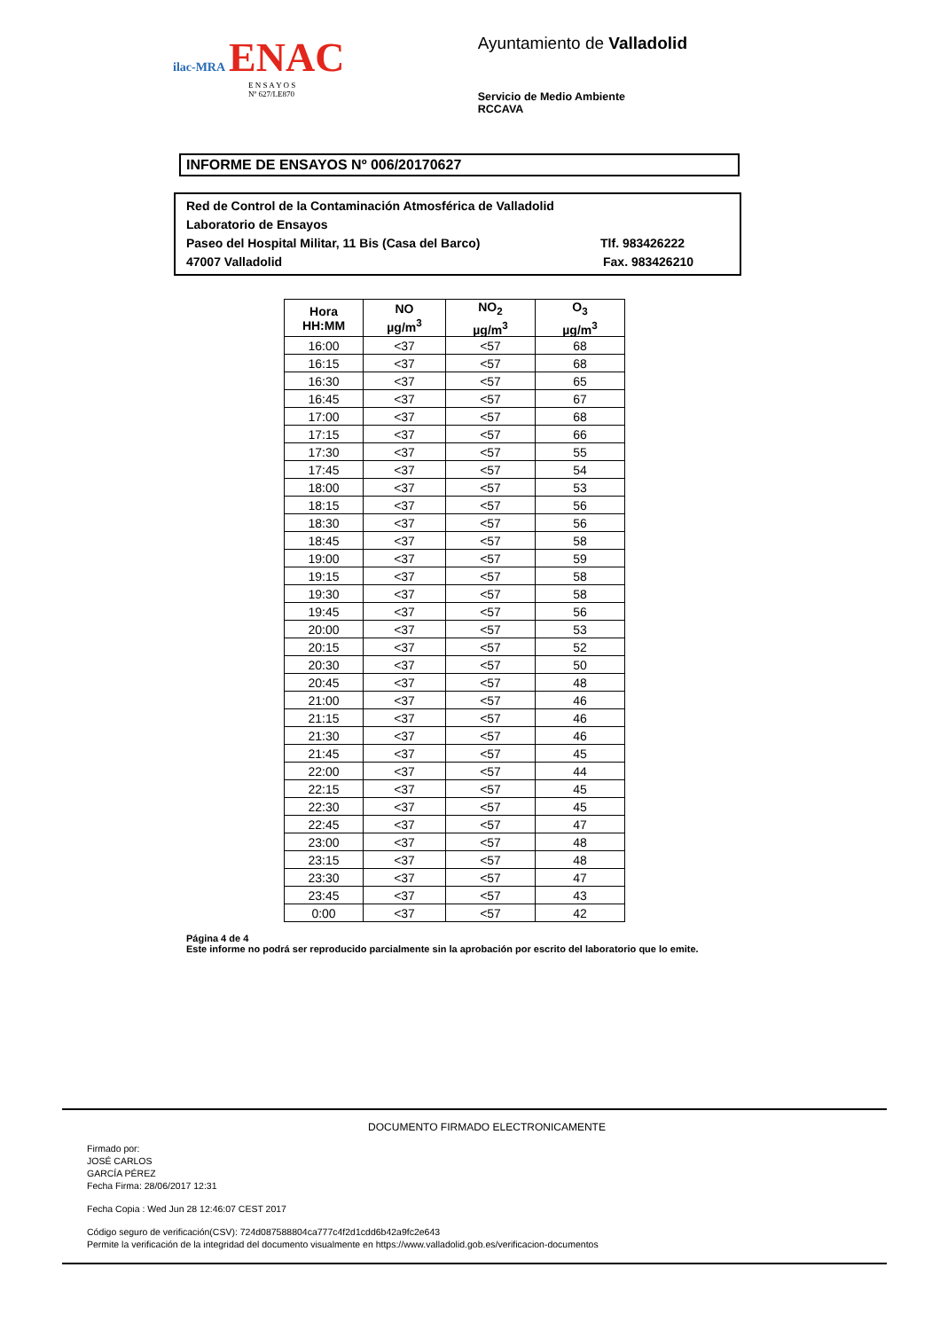ilac-MRA ENAC
E N S A Y O S
Nº 627/LE870
Ayuntamiento de Valladolid
Servicio de Medio Ambiente
RCCAVA
INFORME DE ENSAYOS Nº 006/20170627
Red de Control de la Contaminación Atmosférica de Valladolid
Laboratorio de Ensayos
Paseo del Hospital Militar, 11 Bis (Casa del Barco) Tlf. 983426222
47007 Valladolid Fax. 983426210
| Hora HH:MM | NO µg/m<sup>3</sup> | NO<sub>2</sub> µg/m<sup>3</sup> | O<sub>3</sub> µg/m<sup>3</sup> |
| --- | --- | --- | --- |
| 16:00 | <37 | <57 | 68 |
| 16:15 | <37 | <57 | 68 |
| 16:30 | <37 | <57 | 65 |
| 16:45 | <37 | <57 | 67 |
| 17:00 | <37 | <57 | 68 |
| 17:15 | <37 | <57 | 66 |
| 17:30 | <37 | <57 | 55 |
| 17:45 | <37 | <57 | 54 |
| 18:00 | <37 | <57 | 53 |
| 18:15 | <37 | <57 | 56 |
| 18:30 | <37 | <57 | 56 |
| 18:45 | <37 | <57 | 58 |
| 19:00 | <37 | <57 | 59 |
| 19:15 | <37 | <57 | 58 |
| 19:30 | <37 | <57 | 58 |
| 19:45 | <37 | <57 | 56 |
| 20:00 | <37 | <57 | 53 |
| 20:15 | <37 | <57 | 52 |
| 20:30 | <37 | <57 | 50 |
| 20:45 | <37 | <57 | 48 |
| 21:00 | <37 | <57 | 46 |
| 21:15 | <37 | <57 | 46 |
| 21:30 | <37 | <57 | 46 |
| 21:45 | <37 | <57 | 45 |
| 22:00 | <37 | <57 | 44 |
| 22:15 | <37 | <57 | 45 |
| 22:30 | <37 | <57 | 45 |
| 22:45 | <37 | <57 | 47 |
| 23:00 | <37 | <57 | 48 |
| 23:15 | <37 | <57 | 48 |
| 23:30 | <37 | <57 | 47 |
| 23:45 | <37 | <57 | 43 |
| 0:00 | <37 | <57 | 42 |
Página 4 de 4
Este informe no podrá ser reproducido parcialmente sin la aprobación por escrito del laboratorio que lo emite.
DOCUMENTO FIRMADO ELECTRONICAMENTE
Firmado por:
JOSÉ CARLOS
GARCÍA PÉREZ
Fecha Firma: 28/06/2017 12:31
Fecha Copia : Wed Jun 28 12:46:07 CEST 2017
Código seguro de verificación(CSV): 724d087588804ca777c4f2d1cdd6b42a9fc2e643
Permite la verificación de la integridad del documento visualmente en https://www.valladolid.gob.es/verificacion-documentos